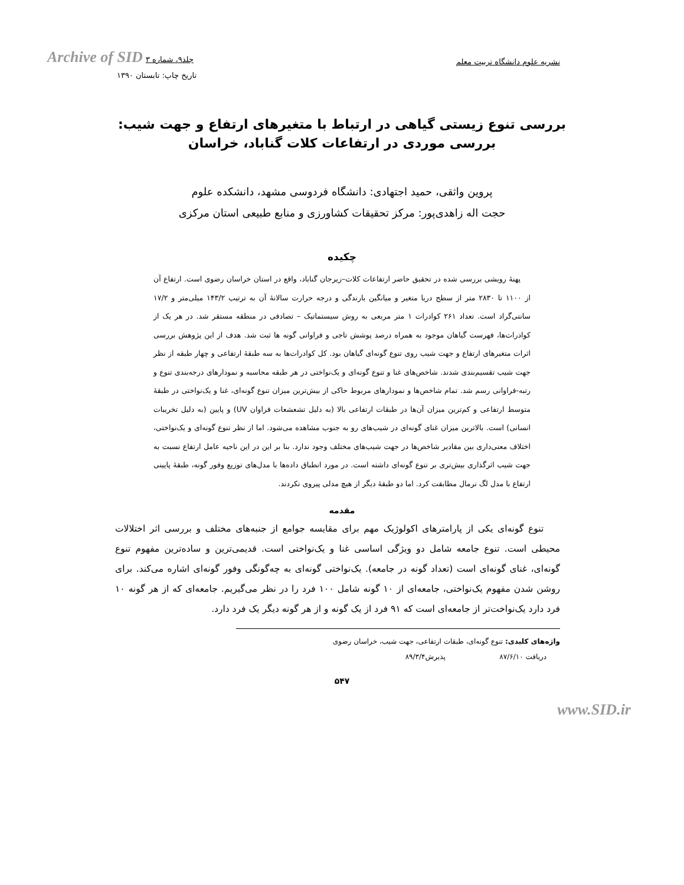Archive of SID جلد۹، شماره ۳
نشریه علوم دانشگاه تربیت معلم
تاریخ چاپ: تابستان ۱۳۹۰
بررسی تنوع زیستی گیاهی در ارتباط با متغیرهای ارتفاع و جهت شیب:
بررسی موردی در ارتفاعات کلات گناباد، خراسان
پروین واثقی، حمید اجتهادی: دانشگاه فردوسی مشهد، دانشکده علوم
حجت اله زاهدی‌پور: مرکز تحقیقات کشاورزی و منابع طبیعی استان مرکزی
چکیده
پهنهٔ رویشی بررسی شده در تحقیق حاضر ارتفاعات کلات–زیرجان گناباد، واقع در استان خراسان رضوی است. ارتفاع آن از ۱۱۰۰ تا ۲۸۳۰ متر از سطح دریا متغیر و میانگین بارندگی و درجه حرارت سالانهٔ آن به ترتیب ۱۴۳/۲ میلی‌متر و ۱۷/۲ سانتی‌گراد است. تعداد ۲۶۱ کوادرات ۱ متر مربعی به روش سیستماتیک – تصادفی در منطقه مستقر شد. در هر یک از کوادرات‌ها، فهرست گیاهان موجود به همراه درصد پوشش تاجی و فراوانی گونه ها ثبت شد. هدف از این پژوهش بررسی اثرات متغیرهای ارتفاع و جهت شیب روی تنوع گونه‌ای گیاهان بود. کل کوادرات‌ها به سه طبقهٔ ارتفاعی و چهار طبقه از نظر جهت شیب تقسیم‌بندی شدند. شاخص‌های غنا و تنوع گونه‌ای و یک‌نواختی در هر طبقه محاسبه و نمودارهای درجه‌بندی تنوع و رتبه-فراوانی رسم شد. تمام شاخص‌ها و نمودارهای مربوط حاکی از بیش‌ترین میزان تنوع گونه‌ای، غنا و یک‌نواختی در طبقهٔ متوسط ارتفاعی و کم‌ترین میزان آن‌ها در طبقات ارتفاعی بالا (به دلیل تشعشعات فراوان UV) و پایین (به دلیل تخریبات انسانی) است. بالاترین میزان غنای گونه‌ای در شیب‌های رو به جنوب مشاهده می‌شود. اما از نظر تنوع گونه‌ای و یک‌نواختی، اختلاف معنی‌داری بین مقادیر شاخص‌ها در جهت شیب‌های مختلف وجود ندارد. بنا بر این در این ناحیه عامل ارتفاع نسبت به جهت شیب اثرگذاری بیش‌تری بر تنوع گونه‌ای داشته است. در مورد انطباق داده‌ها با مدل‌های توزیع وفور گونه، طبقهٔ پایینی ارتفاع با مدل لگ نرمال مطابقت کرد. اما دو طبقهٔ دیگر از هیچ مدلی پیروی نکردند.
مقدمه
تنوع گونه‌ای یکی از پارامترهای اکولوژیک مهم برای مقایسه جوامع از جنبه‌های مختلف و بررسی اثر اختلالات محیطی است. تنوع جامعه شامل دو ویژگی اساسی غنا و یک‌نواختی است. قدیمی‌ترین و ساده‌ترین مفهوم تنوع گونه‌ای، غنای گونه‌ای است (تعداد گونه در جامعه). یک‌نواختی گونه‌ای به چه‌گونگی وفور گونه‌ای اشاره می‌کند. برای روشن شدن مفهوم یک‌نواختی، جامعه‌ای از ۱۰ گونه شامل ۱۰۰ فرد را در نظر می‌گیریم. جامعه‌ای که از هر گونه ۱۰ فرد دارد یک‌نواخت‌تر از جامعه‌ای است که ۹۱ فرد از یک گونه و از هر گونه دیگر یک فرد دارد.
واژه‌های کلیدی: تنوع گونه‌ای، طبقات ارتفاعی، جهت شیب، خراسان رضوی
دریافت ۸۷/۶/۱۰ پذیرش۸۹/۳/۴
۵۴۷
www.SID.ir